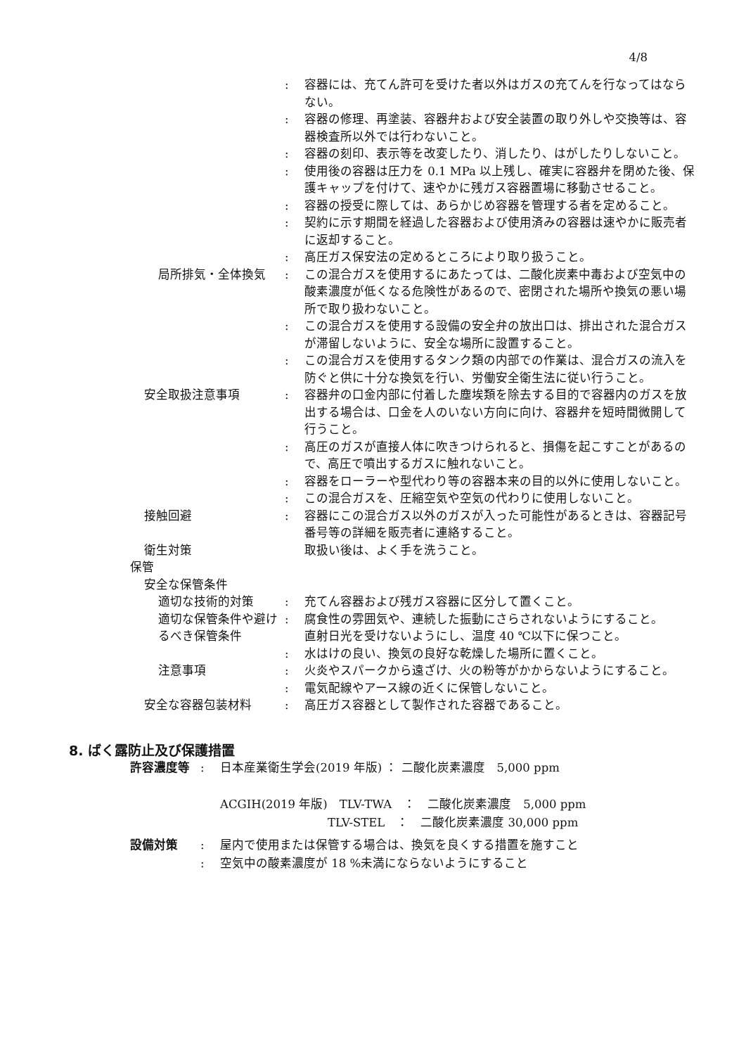4/8
: 容器には、充てん許可を受けた者以外はガスの充てんを行なってはならない。
: 容器の修理、再塗装、容器弁および安全装置の取り外しや交換等は、容器検査所以外では行わないこと。
: 容器の刻印、表示等を改変したり、消したり、はがしたりしないこと。
: 使用後の容器は圧力を 0.1 MPa 以上残し、確実に容器弁を閉めた後、保護キャップを付けて、速やかに残ガス容器置場に移動させること。
: 容器の授受に際しては、あらかじめ容器を管理する者を定めること。
: 契約に示す期間を経過した容器および使用済みの容器は速やかに販売者に返却すること。
: 高圧ガス保安法の定めるところにより取り扱うこと。
局所排気・全体換気 : この混合ガスを使用するにあたっては、二酸化炭素中毒および空気中の酸素濃度が低くなる危険性があるので、密閉された場所や換気の悪い場所で取り扱わないこと。
: この混合ガスを使用する設備の安全弁の放出口は、排出された混合ガスが滞留しないように、安全な場所に設置すること。
: この混合ガスを使用するタンク類の内部での作業は、混合ガスの流入を防ぐと供に十分な換気を行い、労働安全衛生法に従い行うこと。
安全取扱注意事項 : 容器弁の口金内部に付着した塵埃類を除去する目的で容器内のガスを放出する場合は、口金を人のいない方向に向け、容器弁を短時間微開して行うこと。
: 高圧のガスが直接人体に吹きつけられると、損傷を起こすことがあるので、高圧で噴出するガスに触れないこと。
: 容器をローラーや型代わり等の容器本来の目的以外に使用しないこと。
: この混合ガスを、圧縮空気や空気の代わりに使用しないこと。
接触回避 : 容器にこの混合ガス以外のガスが入った可能性があるときは、容器記号番号等の詳細を販売者に連絡すること。
衛生対策 取扱い後は、よく手を洗うこと。
保管
安全な保管条件
適切な技術的対策 : 充てん容器および残ガス容器に区分して置くこと。
適切な保管条件や避けるべき保管条件
: 腐食性の雰囲気や、連続した振動にさらされないようにすること。
直射日光を受けないようにし、温度 40 ℃以下に保つこと。
: 水はけの良い、換気の良好な乾燥した場所に置くこと。
注意事項 : 火炎やスパークから遠ざけ、火の粉等がかからないようにすること。
: 電気配線やアース線の近くに保管しないこと。
安全な容器包装材料 : 高圧ガス容器として製作された容器であること。
8. ばく露防止及び保護措置
許容濃度等 : 日本産業衛生学会(2019 年版) ： 二酸化炭素濃度　5,000 ppm
ACGIH(2019 年版)　TLV-TWA　：　二酸化炭素濃度　5,000 ppm
　　　　　　　　　TLV-STEL　：　二酸化炭素濃度 30,000 ppm
設備対策 : 屋内で使用または保管する場合は、換気を良くする措置を施すこと
: 空気中の酸素濃度が 18 %未満にならないようにすること